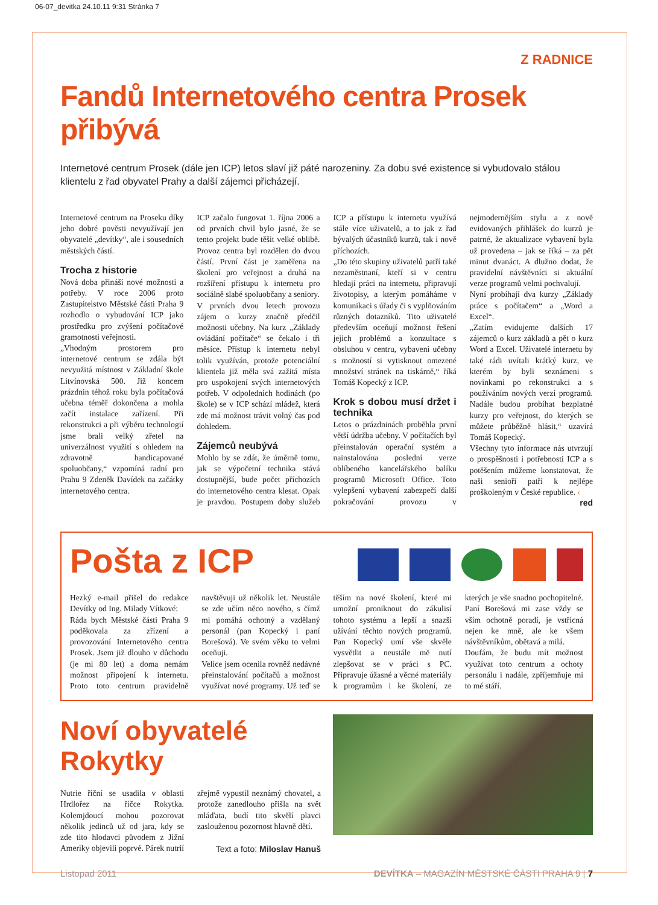06-07_devitka 24.10.11 9:31 Stránka 7
Z RADNICE
Fandů Internetového centra Prosek přibývá
Internetové centrum Prosek (dále jen ICP) letos slaví již páté narozeniny. Za dobu své existence si vybudovalo stálou klientelu z řad obyvatel Prahy a další zájemci přicházejí.
Internetové centrum na Proseku díky jeho dobré pověsti nevyužívají jen obyvatelé „devítky“, ale i sousedních městských částí.
Trocha z historie
Nová doba přináší nové možnosti a potřeby. V roce 2006 proto Zastupitelstvo Městské části Praha 9 rozhodlo o vybudování ICP jako prostředku pro zvýšení počítačové gramotnosti veřejnosti.
„Vhodným prostorem pro internetové centrum se zdála být nevyužitá místnost v Základní škole Litvínovská 500. Již koncem prázdnin téhož roku byla počítačová učebna téměř dokončena a mohla začít instalace zařízení. Při rekonstrukci a při výběru technologií jsme brali velký zřetel na univerzálnost využití s ohledem na zdravotně handicapované spoluobčany,“ vzpomíná radní pro Prahu 9 Zdeněk Davídek na začátky internetového centra.
ICP začalo fungovat 1. října 2006 a od prvních chvil bylo jasné, že se tento projekt bude těšit velké oblibě. Provoz centra byl rozdělen do dvou částí. První část je zaměřena na školení pro veřejnost a druhá na rozšíření přístupu k internetu pro sociálně slabé spoluobčany a seniory.
V prvních dvou letech provozu zájem o kurzy značně předčil možnosti učebny. Na kurz „Základy ovládání počítače“ se čekalo i tři měsíce. Přístup k internetu nebyl tolik využíván, protože potenciální klientela již měla svá zažitá místa pro uspokojení svých internetových potřeb. V odpoledních hodinách (po škole) se v ICP schází mládež, která zde má možnost trávit volný čas pod dohledem.
Zájemců neubývá
Mohlo by se zdát, že úměrně tomu, jak se výpočetní technika stává dostupnější, bude počet příchozích do internetového centra klesat. Opak je pravdou. Postupem doby služeb ICP a přístupu k internetu využívá stále více uživatelů, a to jak z řad bývalých účastníků kurzů, tak i nově příchozích.
„Do této skupiny uživatelů patří také nezaměstnaní, kteří si v centru hledají práci na internetu, připravují životopisy, a kterým pomáháme v komunikaci s úřady či s vyplňováním různých dotazníků. Tito uživatelé především oceňují možnost řešení jejich problémů a konzultace s obsluhou v centru, vybavení učebny s možností si vytisknout omezené množství stránek na tiskárně,“ říká Tomáš Kopecký z ICP.
Krok s dobou musí držet i technika
Letos o prázdninách proběhla první větší údržba učebny. V počítačích byl přeinstalován operační systém a nainstalována poslední verze oblíbeného kancelářského balíku programů Microsoft Office. Toto vylepšení vybavení zabezpečí další pokračování provozu v nejmodernějším stylu a z nově evidovaných přihlášek do kurzů je patrné, že aktualizace vybavení byla už provedena – jak se říká – za pět minut dvanáct. A dlužno dodat, že pravidelní návštěvníci si aktuální verze programů velmi pochvalují.
Nyní probíhají dva kurzy „Základy práce s počítačem“ a „Word a Excel“.
„Zatím evidujeme dalších 17 zájemců o kurz základů a pět o kurz Word a Excel. Uživatelé internetu by také rádi uvítali krátký kurz, ve kterém by byli seznámeni s novinkami po rekonstrukci a s používáním nových verzí programů. Nadále budou probíhat bezplatné kurzy pro veřejnost, do kterých se můžete průběžně hlásit,“ uzavírá Tomáš Kopecký.
Všechny tyto informace nás utvrzují o prospěšnosti i potřebnosti ICP a s potěšením můžeme konstatovat, že naši senioři patří k nejlépe proškoleným v České republice. ‹
red
Pošta z ICP
Hezký e-mail přišel do redakce Devítky od Ing. Milady Vítkové:
Ráda bych Městské části Praha 9 poděkovala za zřízení a provozování Internetového centra Prosek. Jsem již dlouho v důchodu (je mi 80 let) a doma nemám možnost připojení k internetu. Proto toto centrum pravidelně navštěvuji už několik let. Neustále se zde učím něco nového, s čímž mi pomáhá ochotný a vzdělaný personál (pan Kopecký i paní Borešová). Ve svém věku to velmi oceňuji.
Velice jsem ocenila rovněž nedávné přeinstalování počítačů a možnost využívat nové programy. Už teď se těším na nové školení, které mi umožní proniknout do zákulisí tohoto systému a lepší a snazší užívání těchto nových programů. Pan Kopecký umí vše skvěle vysvětlit a neustále mě nutí zlepšovat se v práci s PC. Připravuje úžasné a věcné materiály k programům i ke školení, ze kterých je vše snadno pochopitelné. Paní Borešová mi zase vždy se vším ochotně poradí, je vstřícná nejen ke mně, ale ke všem návštěvníkům, obětavá a milá.
Doufám, že budu mít možnost využívat toto centrum a ochoty personálu i nadále, zpříjemňuje mi to mé stáří.
Noví obyvatelé Rokytky
Nutrie říční se usadila v oblasti Hrdlořez na říčce Rokytka. Kolemjdoucí mohou pozorovat několik jedinců už od jara, kdy se zde tito hlodavci původem z Jižní Ameriky objevili poprvé. Párek nutrií zřejmě vypustil neznámý chovatel, a protože zanedlouho přišla na svět mláďata, budí tito skvělí plavci zaslouženou pozornost hlavně dětí.
Text a foto: Miloslav Hanuš
Listopad 2011 DEVÍTKA – MAGAZÍN MĚSTSKÉ ČÁSTI PRAHA 9 | 7